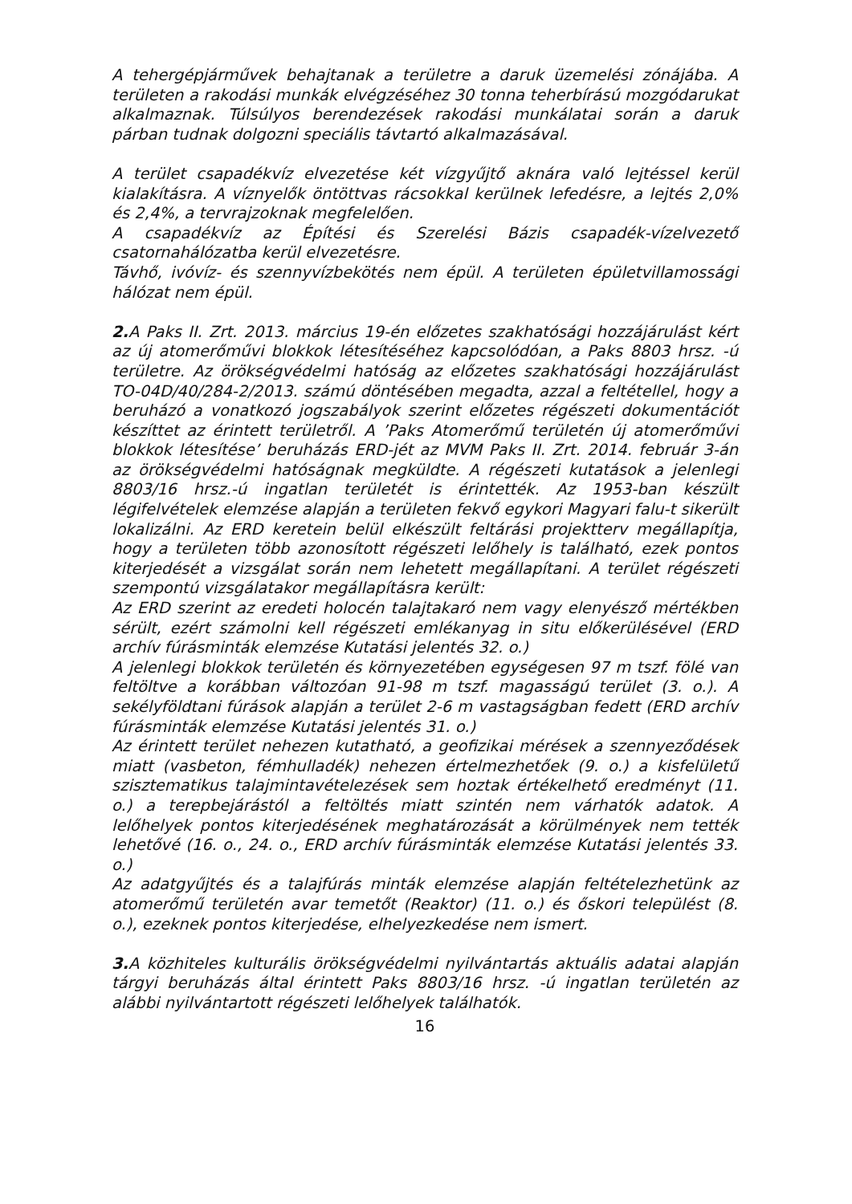A tehergépjárművek behajtanak a területre a daruk üzemelési zónájába. A területen a rakodási munkák elvégzéséhez 30 tonna teherbírású mozgódarukat alkalmaznak. Túlsúlyos berendezések rakodási munkálatai során a daruk párban tudnak dolgozni speciális távtartó alkalmazásával.
A terület csapadékvíz elvezetése két vízgyűjtő aknára való lejtéssel kerül kialakításra. A víznyelők öntöttvas rácsokkal kerülnek lefedésre, a lejtés 2,0% és 2,4%, a tervrajzoknak megfelelően.
A csapadékvíz az Építési és Szerelési Bázis csapadék-vízelvezető csatornahálózatba kerül elvezetésre.
Távhő, ivóvíz- és szennyvízbekötés nem épül. A területen épületvillamossági hálózat nem épül.
2. A Paks II. Zrt. 2013. március 19-én előzetes szakhatósági hozzájárulást kért az új atomerőművi blokkok létesítéséhez kapcsolódóan, a Paks 8803 hrsz. -ú területre. Az örökségvédelmi hatóság az előzetes szakhatósági hozzájárulást TO-04D/40/284-2/2013. számú döntésében megadta, azzal a feltétellel, hogy a beruházó a vonatkozó jogszabályok szerint előzetes régészeti dokumentációt készíttet az érintett területről. A ’Paks Atomerőmű területén új atomerőművi blokkok létesítése’ beruházás ERD-jét az MVM Paks II. Zrt. 2014. február 3-án az örökségvédelmi hatóságnak megküldte. A régészeti kutatások a jelenlegi 8803/16 hrsz.-ú ingatlan területét is érintették. Az 1953-ban készült légifelvételek elemzése alapján a területen fekvő egykori Magyari falu-t sikerült lokalizálni. Az ERD keretein belül elkészült feltárási projektterv megállapítja, hogy a területen több azonosított régészeti lelőhely is található, ezek pontos kiterjedését a vizsgálat során nem lehetett megállapítani. A terület régészeti szempontú vizsgálatakor megállapításra került:
Az ERD szerint az eredeti holocén talajtakaró nem vagy elenyésző mértékben sérült, ezért számolni kell régészeti emlékanyag in situ előkerülésével (ERD archív fúrásminták elemzése Kutatási jelentés 32. o.)
A jelenlegi blokkok területén és környezetében egységesen 97 m tszf. fölé van feltöltve a korábban változóan 91-98 m tszf. magasságú terület (3. o.). A sekélyföldtani fúrások alapján a terület 2-6 m vastagságban fedett (ERD archív fúrásminták elemzése Kutatási jelentés 31. o.)
Az érintett terület nehezen kutatható, a geofizikai mérések a szennyeződések miatt (vasbeton, fémhulladék) nehezen értelmezhetőek (9. o.) a kisfelületű szisztematikus talajmintavételezések sem hoztak értékelhető eredményt (11. o.) a terepbejárástól a feltöltés miatt szintén nem várhatók adatok. A lelőhelyek pontos kiterjedésének meghatározását a körülmények nem tették lehetővé (16. o., 24. o., ERD archív fúrásminták elemzése Kutatási jelentés 33. o.)
Az adatgyűjtés és a talajfúrás minták elemzése alapján feltételezhetünk az atomerőmű területén avar temetőt (Reaktor) (11. o.) és őskori települést (8. o.), ezeknek pontos kiterjedése, elhelyezkedése nem ismert.
3. A közhiteles kulturális örökségvédelmi nyilvántartás aktuális adatai alapján tárgyi beruházás által érintett Paks 8803/16 hrsz. -ú ingatlan területén az alábbi nyilvántartott régészeti lelőhelyek találhatók.
16